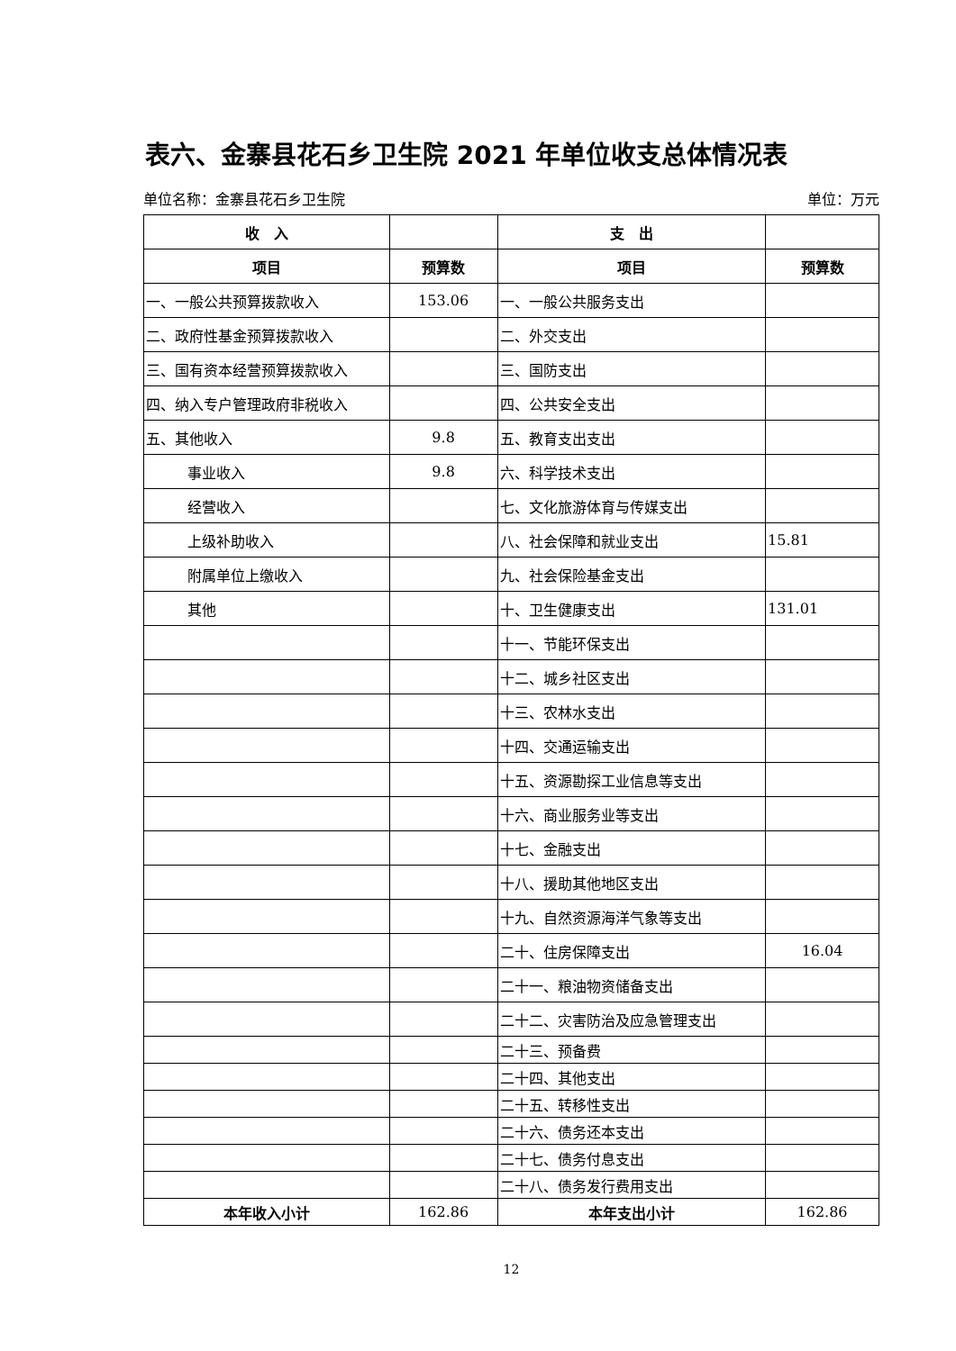表六、金寨县花石乡卫生院 2021 年单位收支总体情况表
单位名称：金寨县花石乡卫生院 单位：万元
| 收 入 | | 支 出 | |
| --- | --- | --- | --- |
| 项目 | 预算数 | 项目 | 预算数 |
| 一、一般公共预算拨款收入 | 153.06 | 一、一般公共服务支出 | |
| 二、政府性基金预算拨款收入 | | 二、外交支出 | |
| 三、国有资本经营预算拨款收入 | | 三、国防支出 | |
| 四、纳入专户管理政府非税收入 | | 四、公共安全支出 | |
| 五、其他收入 | 9.8 | 五、教育支出支出 | |
| 事业收入 | 9.8 | 六、科学技术支出 | |
| 经营收入 | | 七、文化旅游体育与传媒支出 | |
| 上级补助收入 | | 八、社会保障和就业支出 | 15.81 |
| 附属单位上缴收入 | | 九、社会保险基金支出 | |
| 其他 | | 十、卫生健康支出 | 131.01 |
| | | 十一、节能环保支出 | |
| | | 十二、城乡社区支出 | |
| | | 十三、农林水支出 | |
| | | 十四、交通运输支出 | |
| | | 十五、资源勘探工业信息等支出 | |
| | | 十六、商业服务业等支出 | |
| | | 十七、金融支出 | |
| | | 十八、援助其他地区支出 | |
| | | 十九、自然资源海洋气象等支出 | |
| | | 二十、住房保障支出 | 16.04 |
| | | 二十一、粮油物资储备支出 | |
| | | 二十二、灾害防治及应急管理支出 | |
| | | 二十三、预备费 | |
| | | 二十四、其他支出 | |
| | | 二十五、转移性支出 | |
| | | 二十六、债务还本支出 | |
| | | 二十七、债务付息支出 | |
| | | 二十八、债务发行费用支出 | |
| 本年收入小计 | 162.86 | 本年支出小计 | 162.86 |
12